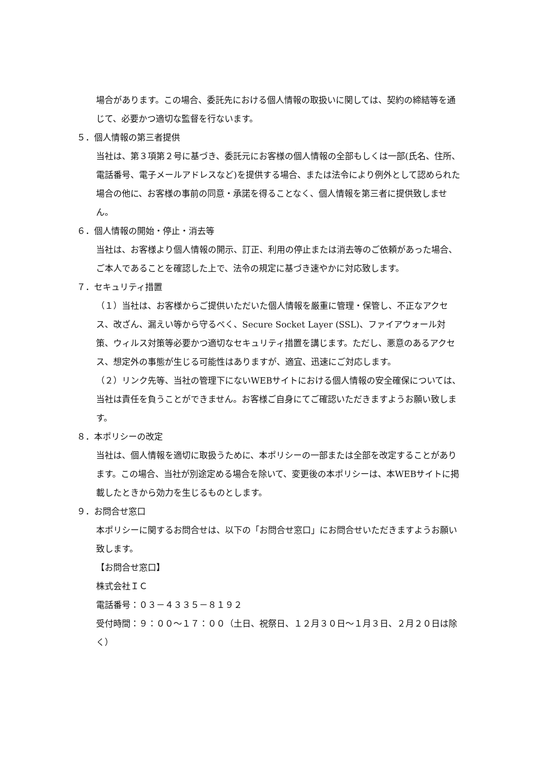場合があります。この場合、委託先における個人情報の取扱いに関しては、契約の締結等を通じて、必要かつ適切な監督を行ないます。
５．個人情報の第三者提供
当社は、第３項第２号に基づき、委託元にお客様の個人情報の全部もしくは一部(氏名、住所、電話番号、電子メールアドレスなど)を提供する場合、または法令により例外として認められた場合の他に、お客様の事前の同意・承諾を得ることなく、個人情報を第三者に提供致しません。
６．個人情報の開始・停止・消去等
当社は、お客様より個人情報の開示、訂正、利用の停止または消去等のご依頼があった場合、ご本人であることを確認した上で、法令の規定に基づき速やかに対応致します。
７．セキュリティ措置
（１）当社は、お客様からご提供いただいた個人情報を厳重に管理・保管し、不正なアクセス、改ざん、漏えい等から守るべく、Secure Socket Layer (SSL)、ファイアウォール対策、ウィルス対策等必要かつ適切なセキュリティ措置を講じます。ただし、悪意のあるアクセス、想定外の事態が生じる可能性はありますが、適宜、迅速にご対応します。
（２）リンク先等、当社の管理下にないWEBサイトにおける個人情報の安全確保については、当社は責任を負うことができません。お客様ご自身にてご確認いただきますようお願い致します。
８．本ポリシーの改定
当社は、個人情報を適切に取扱うために、本ポリシーの一部または全部を改定することがあります。この場合、当社が別途定める場合を除いて、変更後の本ポリシーは、本WEBサイトに掲載したときから効力を生じるものとします。
９．お問合せ窓口
本ポリシーに関するお問合せは、以下の「お問合せ窓口」にお問合せいただきますようお願い致します。
【お問合せ窓口】
株式会社ＩＣ
電話番号：０３－４３３５－８１９２
受付時間：９：００～１７：００（土日、祝祭日、１２月３０日～１月３日、２月２０日は除く）